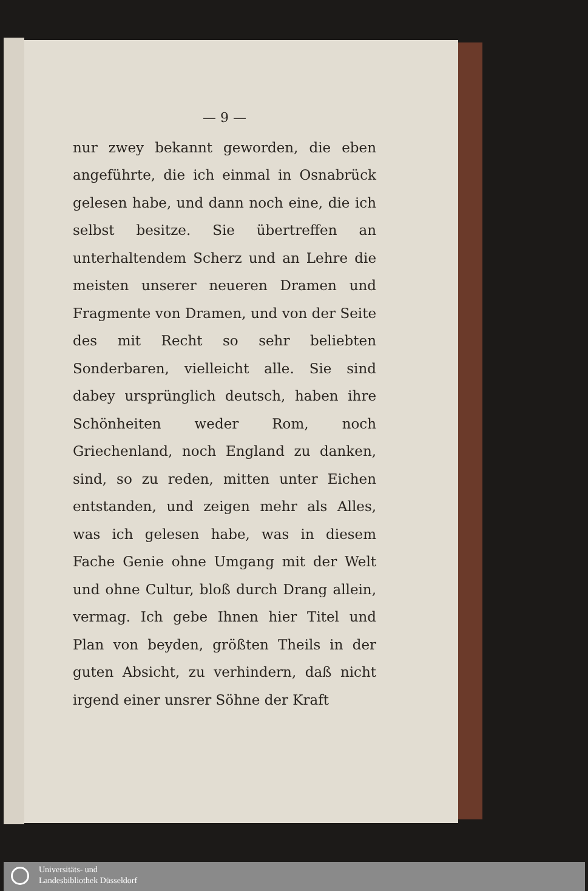— 9 —
nur zwey bekannt geworden, die eben angeführte, die ich einmal in Osnabrück gelesen habe, und dann noch eine, die ich selbst besitze. Sie übertreffen an unterhaltendem Scherz und an Lehre die meisten unserer neueren Dramen und Fragmente von Dramen, und von der Seite des mit Recht so sehr beliebten Sonderbaren, vielleicht alle. Sie sind dabey ursprünglich deutsch, haben ihre Schönheiten weder Rom, noch Griechenland, noch England zu danken, sind, so zu reden, mitten unter Eichen entstanden, und zeigen mehr als Alles, was ich gelesen habe, was in diesem Fache Genie ohne Umgang mit der Welt und ohne Cultur, bloß durch Drang allein, vermag. Ich gebe Ihnen hier Titel und Plan von beyden, größten Theils in der guten Absicht, zu verhindern, daß nicht irgend einer unsrer Söhne der Kraft
Universitäts- und
Landesbibliothek Düsseldorf